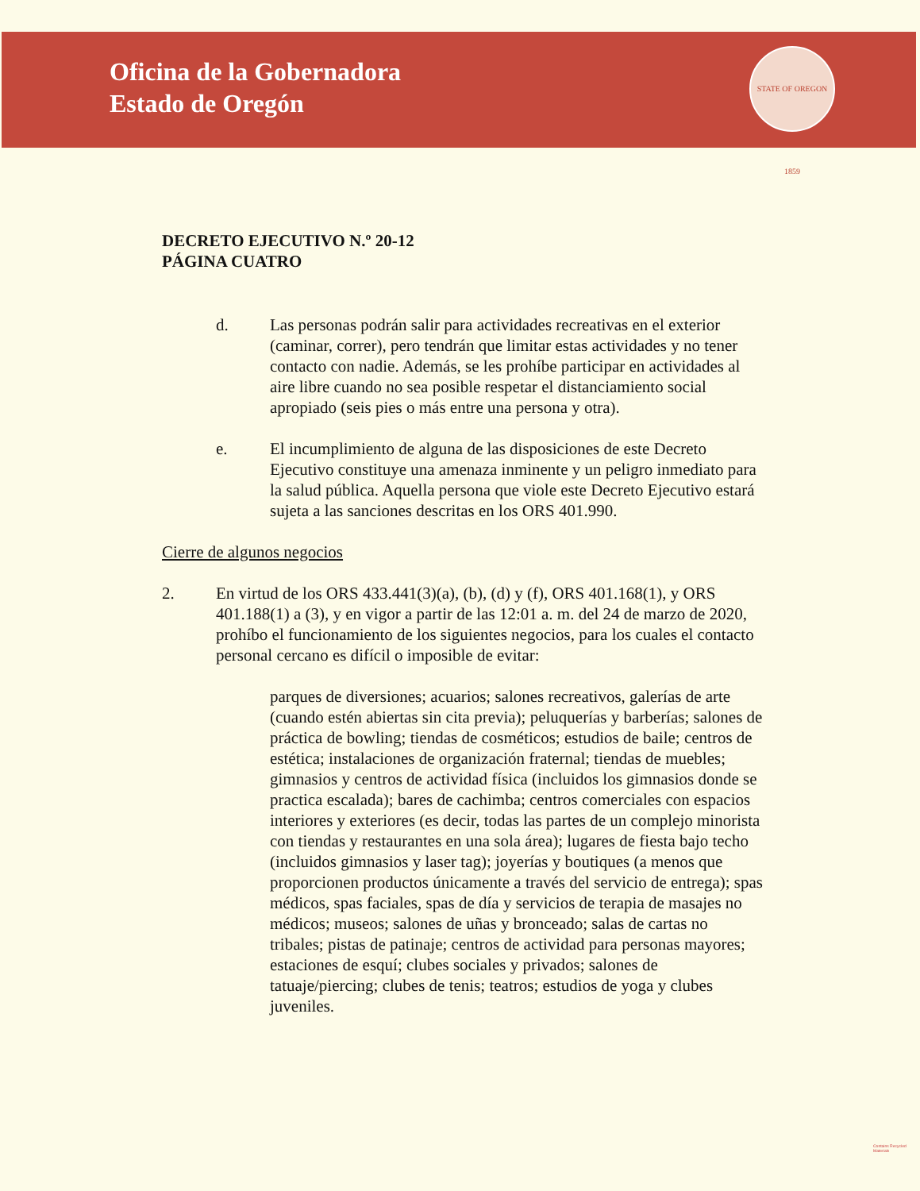Oficina de la Gobernadora
Estado de Oregón
STATE OF OREGON 1859
DECRETO EJECUTIVO N.º 20-12
PÁGINA CUATRO
d. Las personas podrán salir para actividades recreativas en el exterior (caminar, correr), pero tendrán que limitar estas actividades y no tener contacto con nadie. Además, se les prohíbe participar en actividades al aire libre cuando no sea posible respetar el distanciamiento social apropiado (seis pies o más entre una persona y otra).
e. El incumplimiento de alguna de las disposiciones de este Decreto Ejecutivo constituye una amenaza inminente y un peligro inmediato para la salud pública. Aquella persona que viole este Decreto Ejecutivo estará sujeta a las sanciones descritas en los ORS 401.990.
Cierre de algunos negocios
2. En virtud de los ORS 433.441(3)(a), (b), (d) y (f), ORS 401.168(1), y ORS 401.188(1) a (3), y en vigor a partir de las 12:01 a. m. del 24 de marzo de 2020, prohíbo el funcionamiento de los siguientes negocios, para los cuales el contacto personal cercano es difícil o imposible de evitar:
parques de diversiones; acuarios; salones recreativos, galerías de arte (cuando estén abiertas sin cita previa); peluquerías y barberías; salones de práctica de bowling; tiendas de cosméticos; estudios de baile; centros de estética; instalaciones de organización fraternal; tiendas de muebles; gimnasios y centros de actividad física (incluidos los gimnasios donde se practica escalada); bares de cachimba; centros comerciales con espacios interiores y exteriores (es decir, todas las partes de un complejo minorista con tiendas y restaurantes en una sola área); lugares de fiesta bajo techo (incluidos gimnasios y laser tag); joyerías y boutiques (a menos que proporcionen productos únicamente a través del servicio de entrega); spas médicos, spas faciales, spas de día y servicios de terapia de masajes no médicos; museos; salones de uñas y bronceado; salas de cartas no tribales; pistas de patinaje; centros de actividad para personas mayores; estaciones de esquí; clubes sociales y privados; salones de tatuaje/piercing; clubes de tenis; teatros; estudios de yoga y clubes juveniles.
Contains Recycled Materials